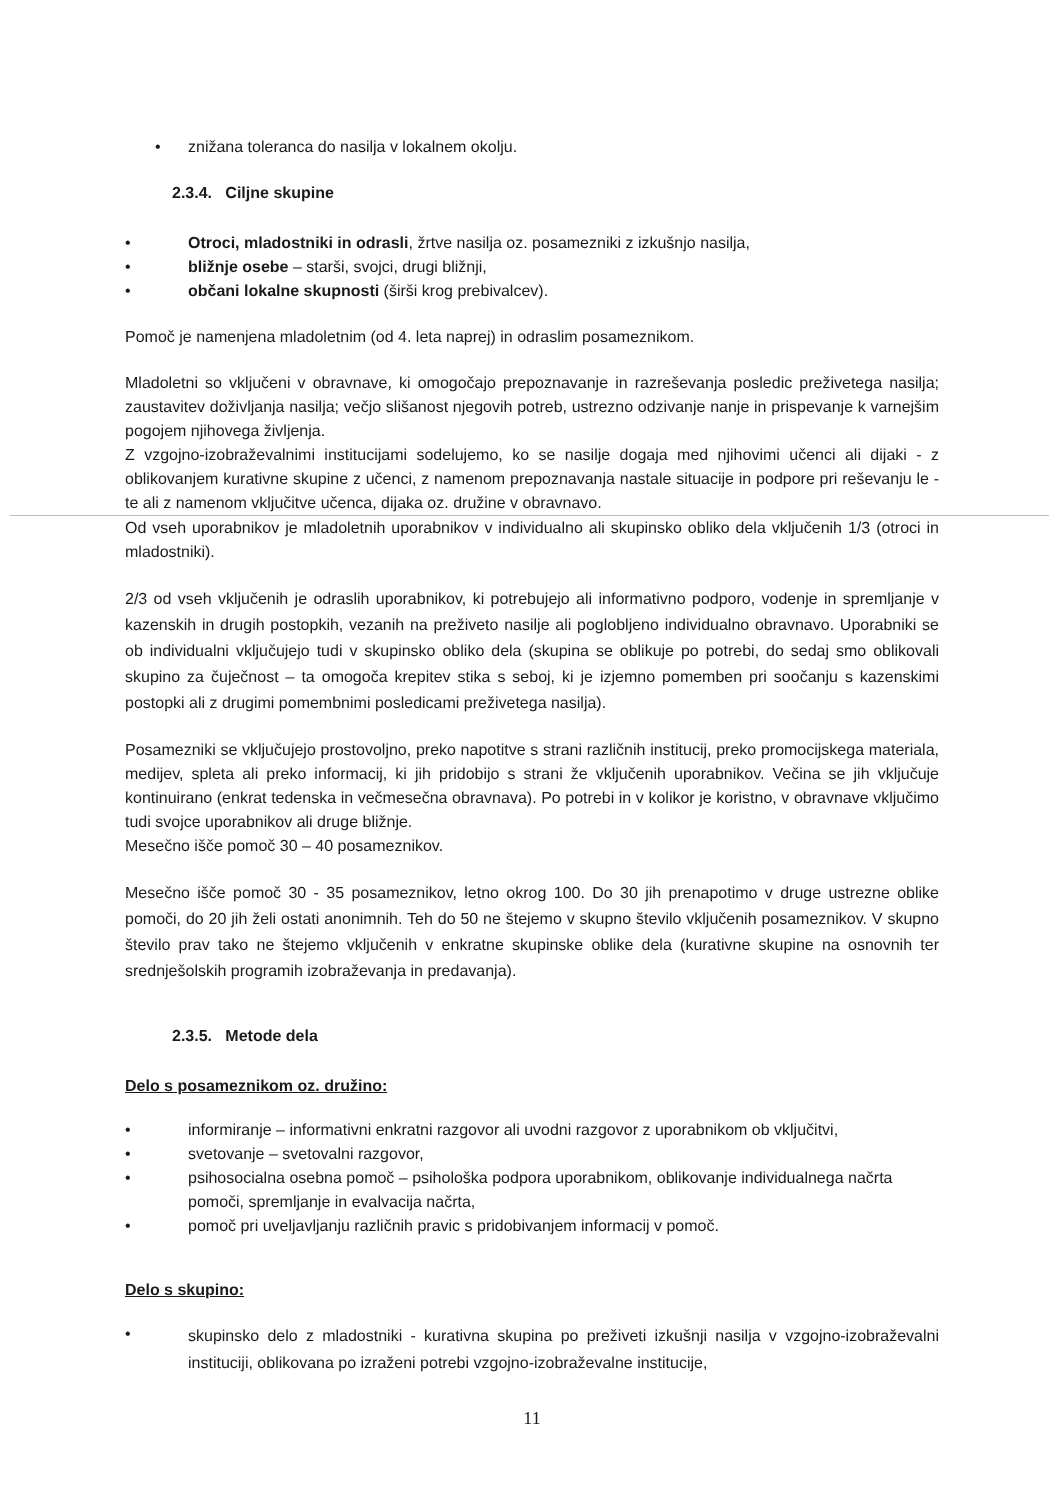• znižana toleranca do nasilja v lokalnem okolju.
2.3.4. Ciljne skupine
• Otroci, mladostniki in odrasli, žrtve nasilja oz. posamezniki z izkušnjo nasilja,
• bližnje osebe – starši, svojci, drugi bližnji,
• občani lokalne skupnosti (širši krog prebivalcev).
Pomoč je namenjena mladoletnim (od 4. leta naprej) in odraslim posameznikom.
Mladoletni so vključeni v obravnave, ki omogočajo prepoznavanje in razreševanja posledic preživetega nasilja; zaustavitev doživljanja nasilja; večjo slišanost njegovih potreb, ustrezno odzivanje nanje in prispevanje k varnejšim pogojem njihovega življenja.
Z vzgojno-izobraževalnimi institucijami sodelujemo, ko se nasilje dogaja med njihovimi učenci ali dijaki - z oblikovanjem kurativne skupine z učenci, z namenom prepoznavanja nastale situacije in podpore pri reševanju le -te ali z namenom vključitve učenca, dijaka oz. družine v obravnavo.
Od vseh uporabnikov je mladoletnih uporabnikov v individualno ali skupinsko obliko dela vključenih 1/3 (otroci in mladostniki).
2/3 od vseh vključenih je odraslih uporabnikov, ki potrebujejo ali informativno podporo, vodenje in spremljanje v kazenskih in drugih postopkih, vezanih na preživeto nasilje ali poglobljeno individualno obravnavo. Uporabniki se ob individualni vključujejo tudi v skupinsko obliko dela (skupina se oblikuje po potrebi, do sedaj smo oblikovali skupino za čuječnost – ta omogoča krepitev stika s seboj, ki je izjemno pomemben pri soočanju s kazenskimi postopki ali z drugimi pomembnimi posledicami preživetega nasilja).
Posamezniki se vključujejo prostovoljno, preko napotitve s strani različnih institucij, preko promocijskega materiala, medijev, spleta ali preko informacij, ki jih pridobijo s strani že vključenih uporabnikov. Večina se jih vključuje kontinuirano (enkrat tedenska in večmesečna obravnava). Po potrebi in v kolikor je koristno, v obravnave vključimo tudi svojce uporabnikov ali druge bližnje.
Mesečno išče pomoč 30 – 40 posameznikov.
Mesečno išče pomoč 30 - 35 posameznikov, letno okrog 100. Do 30 jih prenapotimo v druge ustrezne oblike pomoči, do 20 jih želi ostati anonimnih. Teh do 50 ne štejemo v skupno število vključenih posameznikov. V skupno število prav tako ne štejemo vključenih v enkratne skupinske oblike dela (kurativne skupine na osnovnih ter srednješolskih programih izobraževanja in predavanja).
2.3.5. Metode dela
Delo s posameznikom oz. družino:
• informiranje – informativni enkratni razgovor ali uvodni razgovor z uporabnikom ob vključitvi,
• svetovanje – svetovalni razgovor,
• psihosocialna osebna pomoč – psihološka podpora uporabnikom, oblikovanje individualnega načrta pomoči, spremljanje in evalvacija načrta,
• pomoč pri uveljavljanju različnih pravic s pridobivanjem informacij v pomoč.
Delo s skupino:
• skupinsko delo z mladostniki - kurativna skupina po preživeti izkušnji nasilja v vzgojno-izobraževalni instituciji, oblikovana po izraženi potrebi vzgojno-izobraževalne institucije,
11